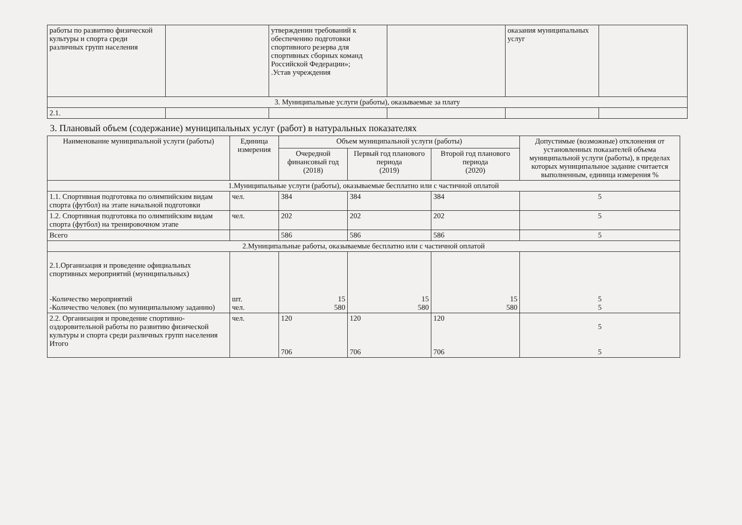| работы по развитию физической культуры и спорта среди различных групп населения | | утверждении требований к обеспечению подготовки спортивного резерва для спортивных сборных команд Российской Федерации»; .Устав учреждения | | оказания муниципальных услуг | |
| 3. Муниципальные услуги (работы), оказываемые за плату | | | | | |
| 2.1. | | | | | |
3. Плановый объем (содержание) муниципальных услуг (работ) в натуральных показателях
| Наименование муниципальной услуги (работы) | Единица измерения | Объем муниципальной услуги (работы) | | | Допустимые (возможные) отклонения от установленных показателей объема муниципальной услуги (работы), в пределах которых муниципальное задание считается выполненным, единица измерения % |
| --- | --- | --- | --- | --- | --- |
| | | Очередной финансовый год (2018) | Первый год планового периода (2019) | Второй год планового периода (2020) | |
| 1.Муниципальные услуги (работы), оказываемые бесплатно или с частичной оплатой | | | | | |
| 1.1. Спортивная подготовка по олимпийским видам спорта (футбол) на этапе начальной подготовки | чел. | 384 | 384 | 384 | 5 |
| 1.2. Спортивная подготовка по олимпийским видам спорта (футбол) на тренировочном этапе | чел. | 202 | 202 | 202 | 5 |
| Всего | | 586 | 586 | 586 | 5 |
| 2.Муниципальные работы, оказываемые бесплатно или с частичной оплатой | | | | | |
| 2.1.Организация и проведение официальных спортивных мероприятий (муниципальных) -Количество мероприятий -Количество человек (по муниципальному заданию) | шт. чел. | 15 580 | 15 580 | 15 580 | 5 5 |
| 2.2. Организация и проведение спортивно-оздоровительной работы по развитию физической культуры и спорта среди различных групп населения Итого | чел. | 120 706 | 120 706 | 120 706 | 5 5 |